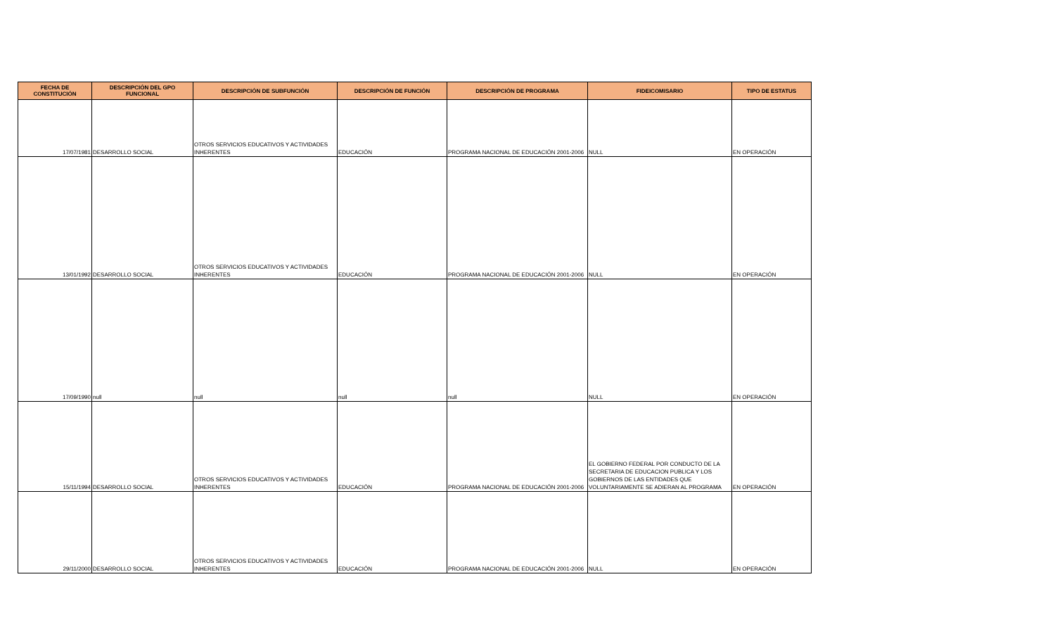| FECHA DE CONSTITUCIÓN | DESCRIPCIÓN DEL GPO FUNCIONAL | DESCRIPCIÓN DE SUBFUNCIÓN | DESCRIPCIÓN DE FUNCIÓN | DESCRIPCIÓN DE PROGRAMA | FIDEICOMISARIO | TIPO DE ESTATUS |
| --- | --- | --- | --- | --- | --- | --- |
| 17/07/1981 | DESARROLLO SOCIAL | OTROS SERVICIOS EDUCATIVOS Y ACTIVIDADES INHERENTES | EDUCACIÓN | PROGRAMA NACIONAL DE EDUCACIÓN 2001-2006 | NULL | EN OPERACIÓN |
| 13/01/1992 | DESARROLLO SOCIAL | OTROS SERVICIOS EDUCATIVOS Y ACTIVIDADES INHERENTES | EDUCACIÓN | PROGRAMA NACIONAL DE EDUCACIÓN 2001-2006 | NULL | EN OPERACIÓN |
| 17/09/1990 | null | null | null | null | NULL | EN OPERACIÓN |
| 15/11/1994 | DESARROLLO SOCIAL | OTROS SERVICIOS EDUCATIVOS Y ACTIVIDADES INHERENTES | EDUCACIÓN | PROGRAMA NACIONAL DE EDUCACIÓN 2001-2006 | EL GOBIERNO FEDERAL POR CONDUCTO DE LA SECRETARIA DE EDUCACION PUBLICA Y LOS GOBIERNOS DE LAS ENTIDADES QUE VOLUNTARIAMENTE SE ADIERAN AL PROGRAMA | EN OPERACIÓN |
| 29/11/2000 | DESARROLLO SOCIAL | OTROS SERVICIOS EDUCATIVOS Y ACTIVIDADES INHERENTES | EDUCACIÓN | PROGRAMA NACIONAL DE EDUCACIÓN 2001-2006 | NULL | EN OPERACIÓN |